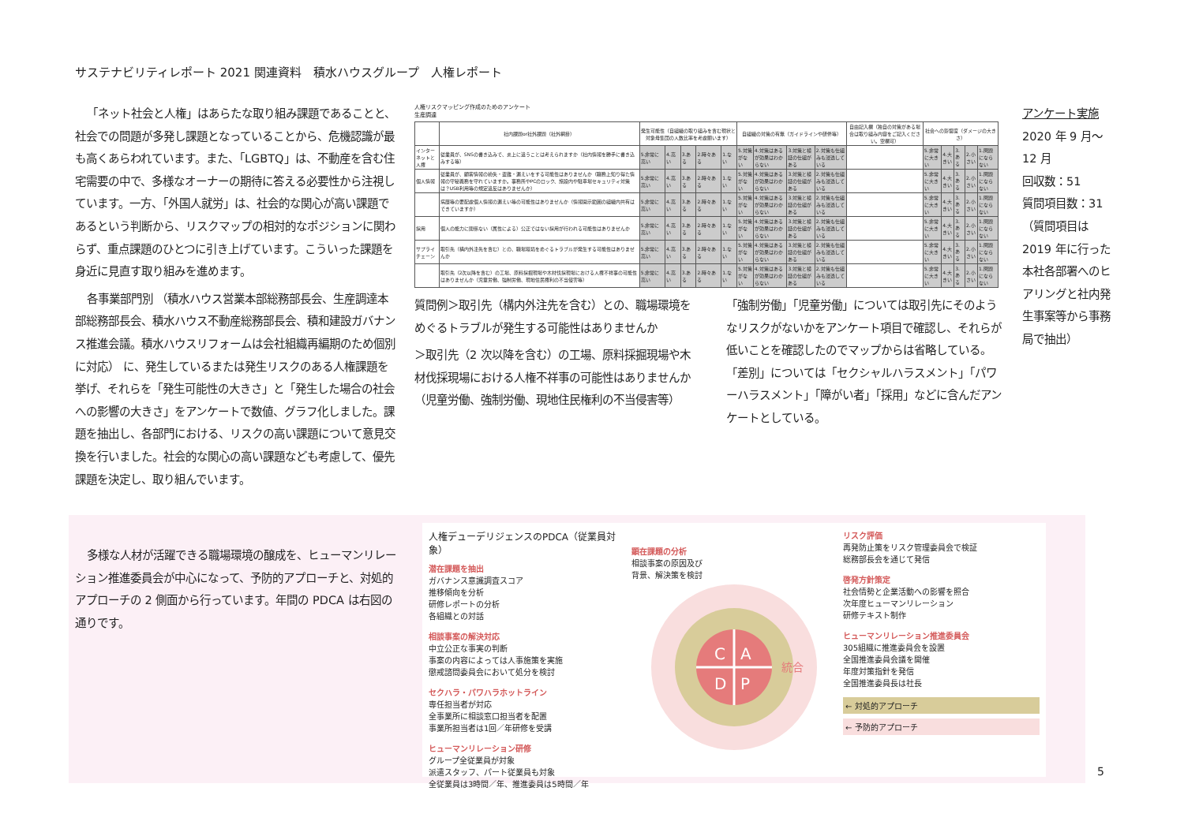サステナビリティレポート 2021 関連資料　積水ハウスグループ　人権レポート
「ネット社会と人権」はあらたな取り組み課題であることと、社会での問題が多発し課題となっていることから、危機認識が最も高くあらわれています。また、「LGBTQ」は、不動産を含む住宅需要の中で、多様なオーナーの期待に答える必要性から注視しています。一方、「外国人就労」は、社会的な関心が高い課題であるという判断から、リスクマップの相対的なポジションに関わらず、重点課題のひとつに引き上げています。こういった課題を身近に見直す取り組みを進めます。
各事業部門別 （積水ハウス営業本部総務部長会、生産調達本部総務部長会、積水ハウス不動産総務部長会、積和建設ガバナンス推進会議。積水ハウスリフォームは会社組織再編期のため個別に対応） に、発生しているまたは発生リスクのある人権課題を挙げ、それらを「発生可能性の大きさ」と「発生した場合の社会への影響の大きさ」をアンケートで数値、グラフ化しました。課題を抽出し、各部門における、リスクの高い課題について意見交換を行いました。社会的な関心の高い課題なども考慮して、優先課題を決定し、取り組んでいます。
人権リスクマッピング作成のためのアンケート
生産調達
| | 社内課題or社外課題（社外網掛） | 発生可能性（自組織の取り組みを含む現状と対象母集団の人数比率を考慮願います） | | | | | 自組織の対策の有無（ガイドラインや研修等） | | | | 自由記入欄（独自の対策がある場合は取り組み内容をご記入ください。空欄可） | 社会への影響度（ダメージの大きさ） | | | | |
| --- | --- | --- | --- | --- | --- | --- | --- | --- | --- | --- | --- | --- | --- | --- | --- | --- |
| インターネットと人権 | 従業員が、SNSの書き込みで、炎上に違うことは考えられますか（社内情報を勝手に書き込みする等） | 5.非常に高い | 4.高い | 3.ある | 2.時々ある | 1.ない | 5.対策がない | 4.対策はあるが効果はわからない | 3.対策と検証の仕組がある | 2.対策も仕組みも浸透している | | 5.非常に大きい | 4.大きい | 3.ある | 2.小さい | 1.問題にならない |
| 個人情報 | 従業員が、顧客情報の紛失・盗難・漏えいをする可能性はありませんか（職務上知り得た情報の守秘義務を守れていますか。事務所やPCのロック、施設内や駐車場セキュリティ対策は？USB利用等の規定違反はありませんか） | 5.非常に高い | 4.高い | 3.ある | 2.時々ある | 1.ない | 5.対策がない | 4.対策はあるが効果はわからない | 3.対策と検証の仕組がある | 2.対策も仕組みも浸透している | | 5.非常に大きい | 4.大きい | 3.ある | 2.小さい | 1.問題にならない |
| | 病歴等の要配慮個人情報の漏えい等の可能性はありませんか（情報開示範囲の組織内共有はできていますか） | 5.非常に高い | 4.高い | 3.ある | 2.時々ある | 1.ない | 5.対策がない | 4.対策はあるが効果はわからない | 3.対策と検証の仕組がある | 2.対策も仕組みも浸透している | | 5.非常に大きい | 4.大きい | 3.ある | 2.小さい | 1.問題にならない |
| 採用 | 個人の能力に関係ない（属性による）公正ではない採用が行われる可能性はありませんか | 5.非常に高い | 4.高い | 3.ある | 2.時々ある | 1.ない | 5.対策がない | 4.対策はあるが効果はわからない | 3.対策と検証の仕組がある | 2.対策も仕組みも浸透している | | 5.非常に大きい | 4.大きい | 3.ある | 2.小さい | 1.問題にならない |
| サプライチェーン | 取引先（構内外注先を含む）との、職場環境をめぐるトラブルが発生する可能性はありませんか | 5.非常に高い | 4.高い | 3.ある | 2.時々ある | 1.ない | 5.対策がない | 4.対策はあるが効果はわからない | 3.対策と検証の仕組がある | 2.対策も仕組みも浸透している | | 5.非常に大きい | 4.大きい | 3.ある | 2.小さい | 1.問題にならない |
| | 取引先（2次以降を含む）の工場、原料採掘現場や木材伐採現場における人権不祥事の可能性はありませんか（児童労働、強制労働、現地住民権利の不当侵害等） | 5.非常に高い | 4.高い | 3.ある | 2.時々ある | 1.ない | 5.対策がない | 4.対策はあるが効果はわからない | 3.対策と検証の仕組がある | 2.対策も仕組みも浸透している | | 5.非常に大きい | 4.大きい | 3.ある | 2.小さい | 1.問題にならない |
質問例＞取引先（構内外注先を含む）との、職場環境をめぐるトラブルが発生する可能性はありませんか
＞取引先（2 次以降を含む）の工場、原料採掘現場や木材伐採現場における人権不祥事の可能性はありませんか（児童労働、強制労働、現地住民権利の不当侵害等）
「強制労働」「児童労働」については取引先にそのようなリスクがないかをアンケート項目で確認し、それらが低いことを確認したのでマップからは省略している。「差別」については「セクシャルハラスメント」「パワーハラスメント」「障がい者」「採用」などに含んだアンケートとしている。
アンケート実施
2020 年 9 月～12 月
回収数：51
質問項目数：31
（質問項目は 2019 年に行った本社各部署へのヒアリングと社内発生事案等から事務局で抽出）
多様な人材が活躍できる職場環境の醸成を、ヒューマンリレーション推進委員会が中心になって、予防的アプローチと、対処的アプローチの 2 側面から行っています。年間の PDCA は右図の通りです。
人権デューデリジェンスのPDCA（従業員対象）
潜在課題を抽出
ガバナンス意識調査スコア
推移傾向を分析
研修レポートの分析
各組織との対話
相談事案の解決対応
中立公正な事実の判断
事案の内容によっては人事施策を実施
懲戒諮問委員会において処分を検討
セクハラ・パワハラホットライン
専任担当者が対応
全事業所に相談窓口担当者を配置
事業所担当者は1回／年研修を受講
ヒューマンリレーション研修
グループ全従業員が対象
派遣スタッフ、パート従業員も対象
全従業員は3時間／年、推進委員は5時間／年
顕在課題の分析
相談事案の原因及び
背景、解決策を検討
C
A
D
P
統合
リスク評価
再発防止策をリスク管理委員会で検証
総務部長会を通じて発信
啓発方針策定
社会情勢と企業活動への影響を照合
次年度ヒューマンリレーション
研修テキスト制作
ヒューマンリレーション推進委員会
305組織に推進委員会を設置
全国推進委員会議を開催
年度対策指針を発信
全国推進委員長は社長
← 対処的アプローチ
← 予防的アプローチ
5